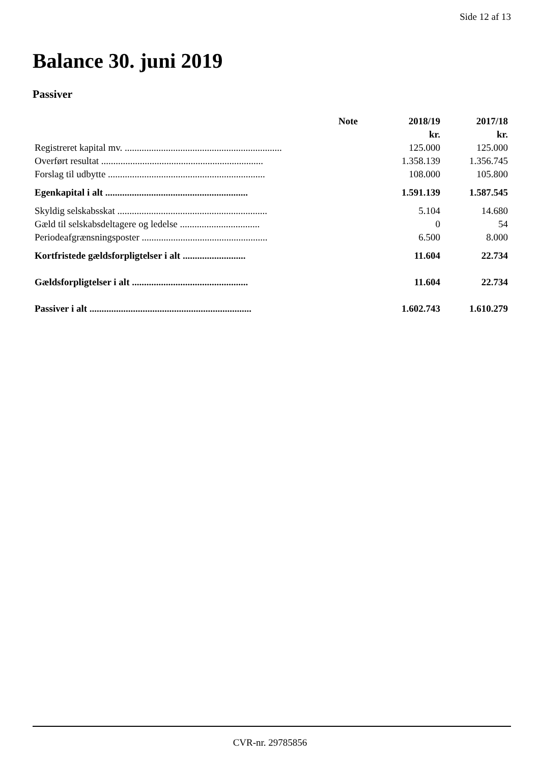Side 12 af 13
Balance 30. juni 2019
Passiver
| | Note | 2018/19 | 2017/18 |
| --- | --- | --- | --- |
| | | kr. | kr. |
| Registreret kapital mv. ................................................................. | | 125.000 | 125.000 |
| Overført resultat ................................................................... | | 1.358.139 | 1.356.745 |
| Forslag til udbytte ................................................................. | | 108.000 | 105.800 |
| Egenkapital i alt ........................................................... | | 1.591.139 | 1.587.545 |
| Skyldig selskabsskat .............................................................. | | 5.104 | 14.680 |
| Gæld til selskabsdeltagere og ledelse ................................. | | 0 | 54 |
| Periodeafgrænsningsposter .................................................... | | 6.500 | 8.000 |
| Kortfristede gældsforpligtelser i alt .......................... | | 11.604 | 22.734 |
| Gældsforpligtelser i alt ................................................ | | 11.604 | 22.734 |
| Passiver i alt ................................................................... | | 1.602.743 | 1.610.279 |
CVR-nr. 29785856